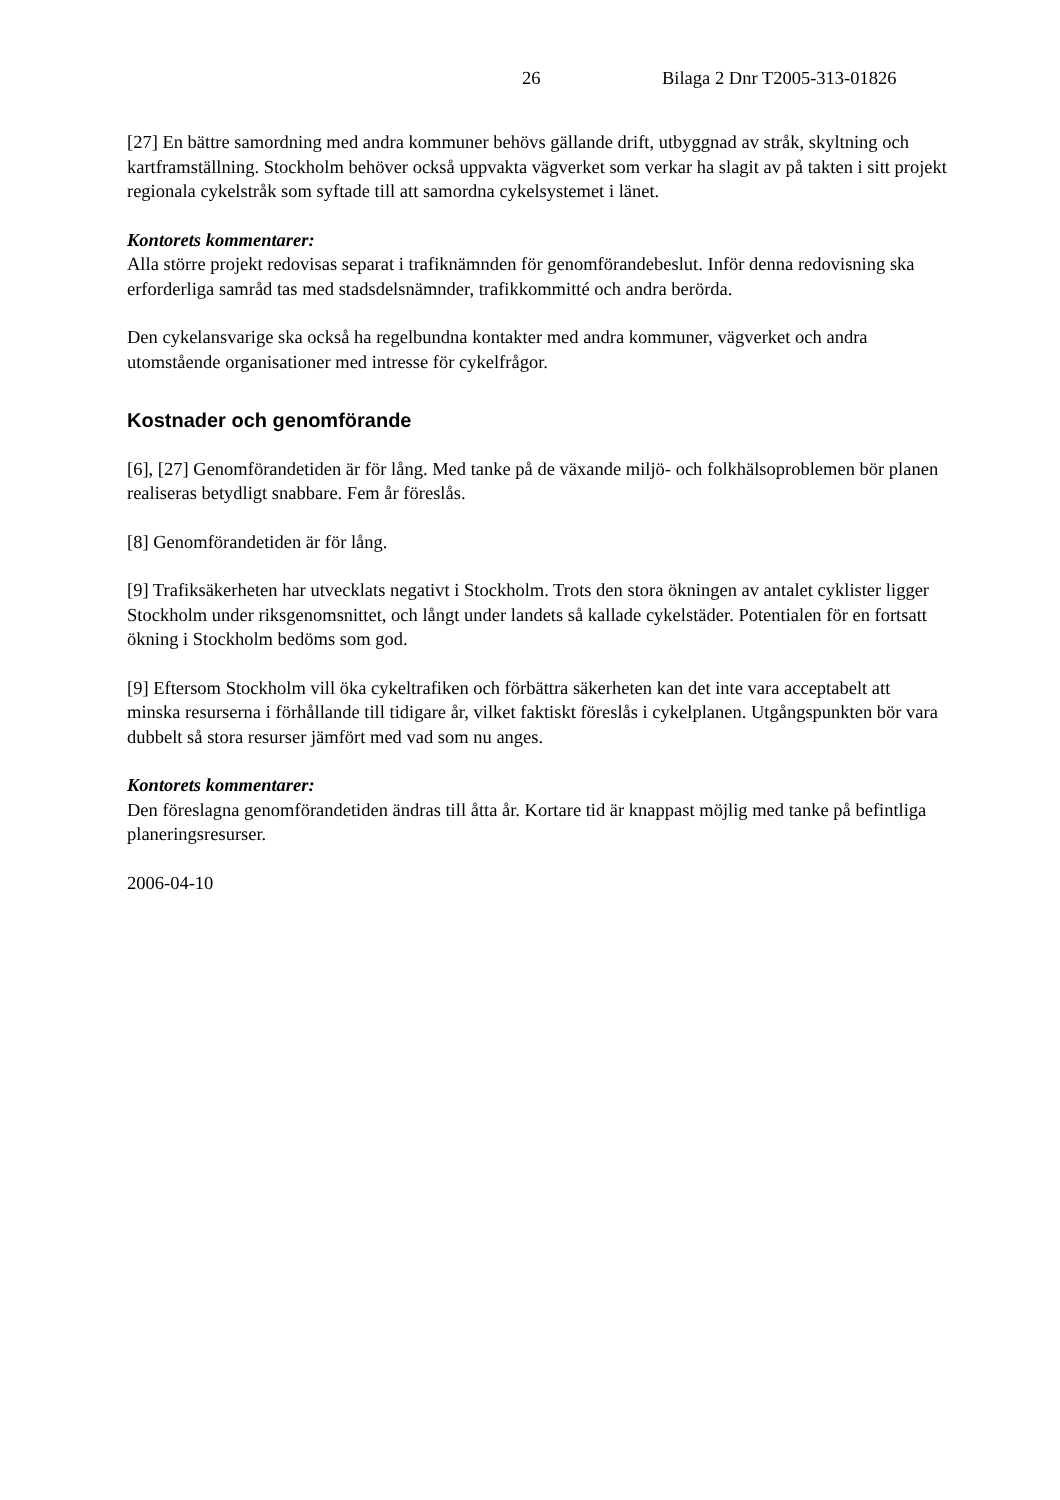26 Bilaga 2 Dnr T2005-313-01826
[27] En bättre samordning med andra kommuner behövs gällande drift, utbyggnad av stråk, skyltning och kartframställning. Stockholm behöver också uppvakta vägverket som verkar ha slagit av på takten i sitt projekt regionala cykelstråk som syftade till att samordna cykelsystemet i länet.
Kontorets kommentarer:
Alla större projekt redovisas separat i trafiknämnden för genomförandebeslut. Inför denna redovisning ska erforderliga samråd tas med stadsdelsnämnder, trafikkommitté och andra berörda.
Den cykelansvarige ska också ha regelbundna kontakter med andra kommuner, vägverket och andra utomstående organisationer med intresse för cykelfrågor.
Kostnader och genomförande
[6], [27] Genomförandetiden är för lång. Med tanke på de växande miljö- och folkhälsoproblemen bör planen realiseras betydligt snabbare. Fem år föreslås.
[8] Genomförandetiden är för lång.
[9] Trafiksäkerheten har utvecklats negativt i Stockholm. Trots den stora ökningen av antalet cyklister ligger Stockholm under riksgenomsnittet, och långt under landets så kallade cykelstäder. Potentialen för en fortsatt ökning i Stockholm bedöms som god.
[9] Eftersom Stockholm vill öka cykeltrafiken och förbättra säkerheten kan det inte vara acceptabelt att minska resurserna i förhållande till tidigare år, vilket faktiskt föreslås i cykelplanen. Utgångspunkten bör vara dubbelt så stora resurser jämfört med vad som nu anges.
Kontorets kommentarer:
Den föreslagna genomförandetiden ändras till åtta år. Kortare tid är knappast möjlig med tanke på befintliga planeringsresurser.
2006-04-10